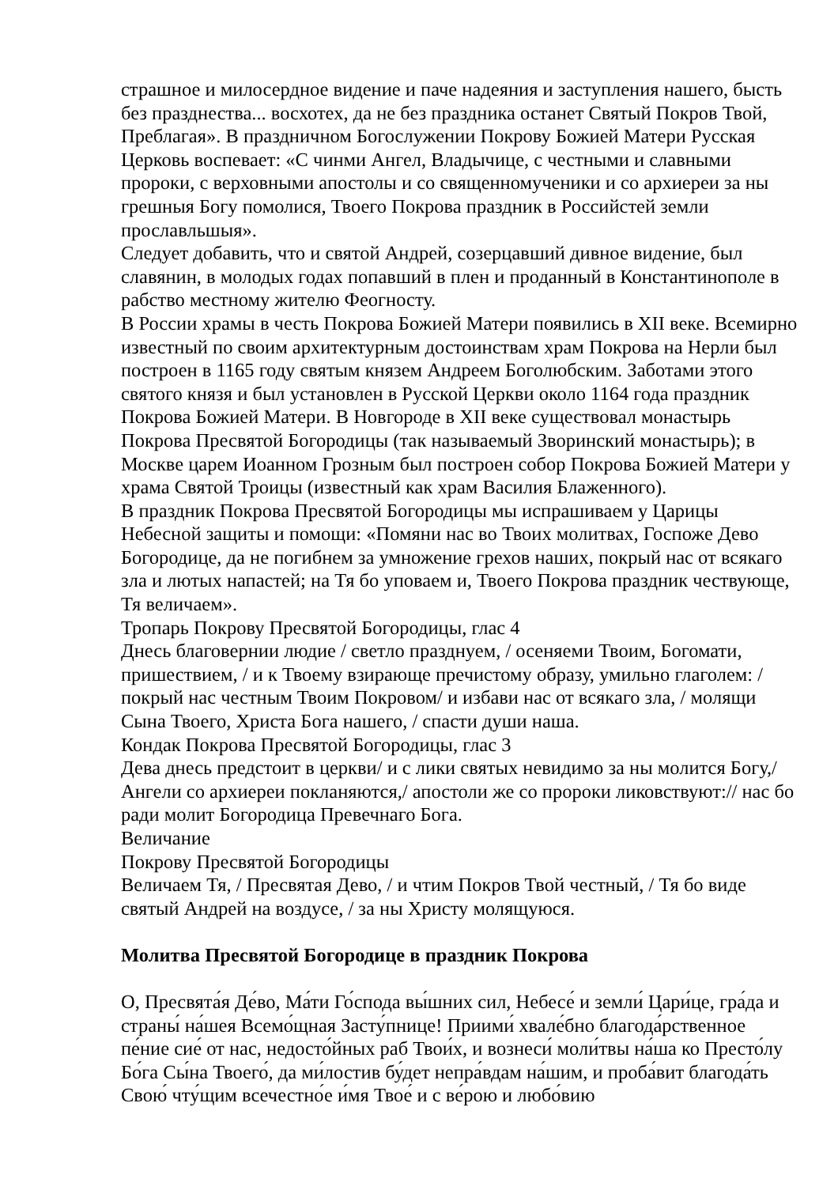страшное и милосердное видение и паче надеяния и заступления нашего, бысть без празднества... восхотех, да не без праздника останет Святый Покров Твой, Преблагая». В праздничном Богослужении Покрову Божией Матери Русская Церковь воспевает: «С чинми Ангел, Владычице, с честными и славными пророки, с верховными апостолы и со священномученики и со архиереи за ны грешныя Богу помолися, Твоего Покрова праздник в Российстей земли прославльшыя».
Следует добавить, что и святой Андрей, созерцавший дивное видение, был славянин, в молодых годах попавший в плен и проданный в Константинополе в рабство местному жителю Феогносту.
В России храмы в честь Покрова Божией Матери появились в XII веке. Всемирно известный по своим архитектурным достоинствам храм Покрова на Нерли был построен в 1165 году святым князем Андреем Боголюбским. Заботами этого святого князя и был установлен в Русской Церкви около 1164 года праздник Покрова Божией Матери. В Новгороде в XII веке существовал монастырь Покрова Пресвятой Богородицы (так называемый Зворинский монастырь); в Москве царем Иоанном Грозным был построен собор Покрова Божией Матери у храма Святой Троицы (известный как храм Василия Блаженного).
В праздник Покрова Пресвятой Богородицы мы испрашиваем у Царицы Небесной защиты и помощи: «Помяни нас во Твоих молитвах, Госпоже Дево Богородице, да не погибнем за умножение грехов наших, покрый нас от всякаго зла и лютых напастей; на Тя бо уповаем и, Твоего Покрова праздник чествующе, Тя величаем».
Тропарь Покрову Пресвятой Богородицы, глас 4
Днесь благовернии людие / светло празднуем, / осеняеми Твоим, Богомати, пришествием, / и к Твоему взирающе пречистому образу, умильно глаголем: / покрый нас честным Твоим Покровом/ и избави нас от всякаго зла, / молящи Сына Твоего, Христа Бога нашего, / спасти души наша.
Кондак Покрова Пресвятой Богородицы, глас 3
Дева днесь предстоит в церкви/ и с лики святых невидимо за ны молится Богу,/ Ангели со архиереи покланяются,/ апостоли же со пророки ликовствуют:// нас бо ради молит Богородица Превечнаго Бога.
Величание
Покрову Пресвятой Богородицы
Величаем Тя, / Пресвятая Дево, / и чтим Покров Твой честный, / Тя бо виде святый Андрей на воздусе, / за ны Христу молящуюся.
Молитва Пресвятой Богородице в праздник Покрова
О, Пресвята́я Де́во, Ма́ти Го́спода вы́шних сил, Небесе́ и земли́ Цари́це, гра́да и страны́ на́шея Всемо́щная Засту́пнице! Приими́ хвале́бно благода́рственное пе́ние сие́ от нас, недосто́йных раб Твои́х, и вознеси́ моли́твы на́ша ко Престо́лу Бо́га Сы́на Твоего́, да ми́лостив бу́дет непра́вдам на́шим, и проба́вит благода́ть Свою́ чту́щим всечестно́е и́мя Твое́ и с ве́рою и любо́вию